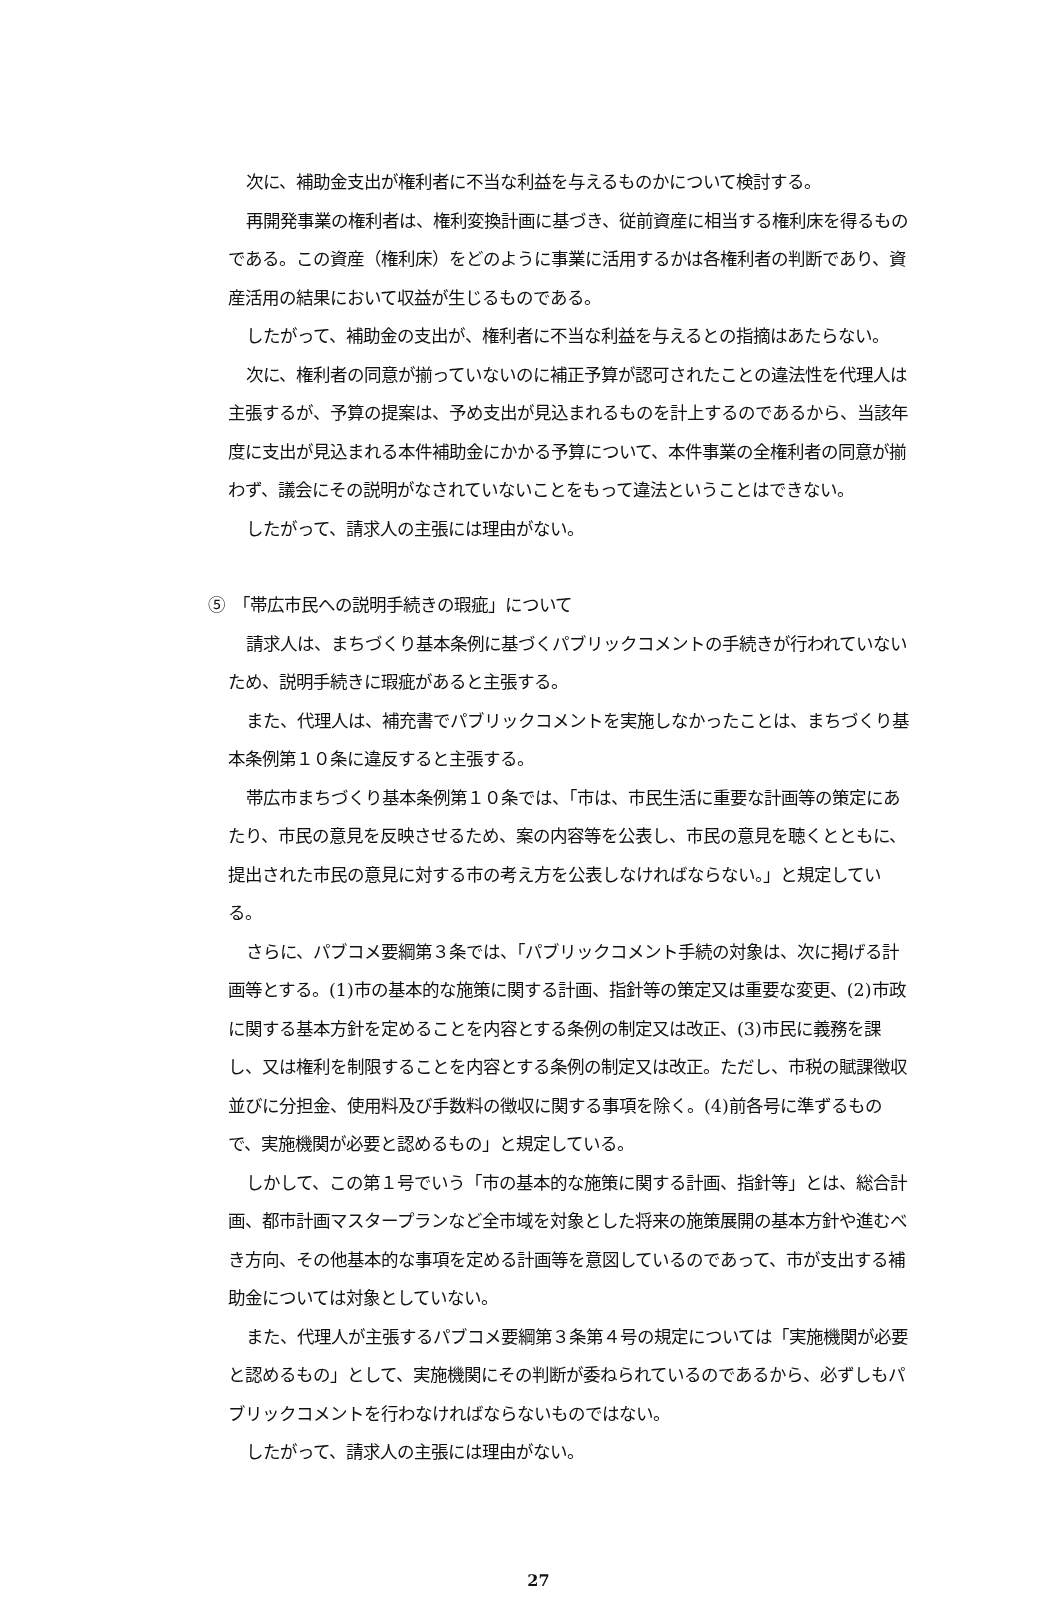次に、補助金支出が権利者に不当な利益を与えるものかについて検討する。
再開発事業の権利者は、権利変換計画に基づき、従前資産に相当する権利床を得るものである。この資産（権利床）をどのように事業に活用するかは各権利者の判断であり、資産活用の結果において収益が生じるものである。
したがって、補助金の支出が、権利者に不当な利益を与えるとの指摘はあたらない。
次に、権利者の同意が揃っていないのに補正予算が認可されたことの違法性を代理人は主張するが、予算の提案は、予め支出が見込まれるものを計上するのであるから、当該年度に支出が見込まれる本件補助金にかかる予算について、本件事業の全権利者の同意が揃わず、議会にその説明がなされていないことをもって違法ということはできない。
したがって、請求人の主張には理由がない。
⑤　「帯広市民への説明手続きの瑕疵」について
請求人は、まちづくり基本条例に基づくパブリックコメントの手続きが行われていないため、説明手続きに瑕疵があると主張する。
また、代理人は、補充書でパブリックコメントを実施しなかったことは、まちづくり基本条例第１０条に違反すると主張する。
帯広市まちづくり基本条例第１０条では、「市は、市民生活に重要な計画等の策定にあたり、市民の意見を反映させるため、案の内容等を公表し、市民の意見を聴くとともに、提出された市民の意見に対する市の考え方を公表しなければならない。」と規定している。
さらに、パブコメ要綱第３条では、「パブリックコメント手続の対象は、次に掲げる計画等とする。(1)市の基本的な施策に関する計画、指針等の策定又は重要な変更、(2)市政に関する基本方針を定めることを内容とする条例の制定又は改正、(3)市民に義務を課し、又は権利を制限することを内容とする条例の制定又は改正。ただし、市税の賦課徴収並びに分担金、使用料及び手数料の徴収に関する事項を除く。(4)前各号に準ずるもので、実施機関が必要と認めるもの」と規定している。
しかして、この第１号でいう「市の基本的な施策に関する計画、指針等」とは、総合計画、都市計画マスタープランなど全市域を対象とした将来の施策展開の基本方針や進むべき方向、その他基本的な事項を定める計画等を意図しているのであって、市が支出する補助金については対象としていない。
また、代理人が主張するパブコメ要綱第３条第４号の規定については「実施機関が必要と認めるもの」として、実施機関にその判断が委ねられているのであるから、必ずしもパブリックコメントを行わなければならないものではない。
したがって、請求人の主張には理由がない。
27